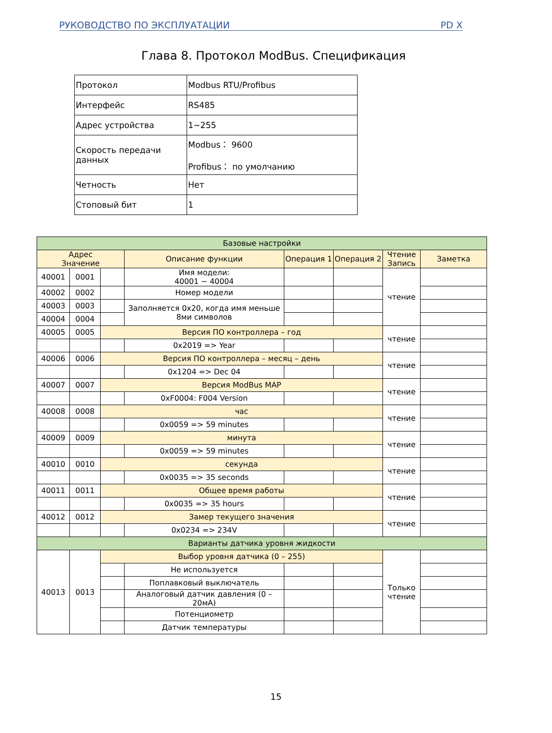РУКОВОДСТВО ПО ЭКСПЛУАТАЦИИ PD X
Глава 8. Протокол ModBus. Спецификация
| Протокол | Modbus RTU/Profibus |
| Интерфейс | RS485 |
| Адрес устройства | 1~255 |
| Скорость передачи данных | Modbus： 9600 Profibus： по умолчанию |
| Четность | Нет |
| Стоповый бит | 1 |
| Базовые настройки | | | | | | | |
| --- | --- | --- | --- | --- | --- | --- | --- |
| Адрес Значение | | | Описание функции | Операция 1 | Операция 2 | Чтение Запись | Заметка |
| 40001 | 0001 | | Имя модели: 40001 ~ 40004 | | | чтение | |
| 40002 | 0002 | | Номер модели | | | | |
| 40003 | 0003 | | Заполняется 0x20, когда имя меньше 8ми символов | | | | |
| 40004 | 0004 | | | | | | |
| 40005 | 0005 | Версия ПО контроллера – год | | | | чтение | |
| | | | 0x2019 => Year | | | | |
| 40006 | 0006 | Версия ПО контроллера – месяц – день | | | | чтение | |
| | | | 0x1204 => Dec 04 | | | | |
| 40007 | 0007 | Версия ModBus MAP | | | | чтение | |
| | | | 0xF0004: F004 Version | | | | |
| 40008 | 0008 | час | | | | чтение | |
| | | | 0x0059 => 59 minutes | | | | |
| 40009 | 0009 | минута | | | | чтение | |
| | | | 0x0059 => 59 minutes | | | | |
| 40010 | 0010 | секунда | | | | чтение | |
| | | | 0x0035 => 35 seconds | | | | |
| 40011 | 0011 | Общее время работы | | | | чтение | |
| | | | 0x0035 => 35 hours | | | | |
| 40012 | 0012 | Замер текущего значения | | | | чтение | |
| | | | 0x0234 => 234V | | | | |
| Варианты датчика уровня жидкости | | | | | | | |
| 40013 | 0013 | Выбор уровня датчика (0 – 255) | | | | Только чтение | |
| | | | Не используется | | | | |
| | | | Поплавковый выключатель | | | | |
| | | | Аналоговый датчик давления (0 – 20мА) | | | | |
| | | | Потенциометр | | | | |
| | | | Датчик температуры | | | | |
15